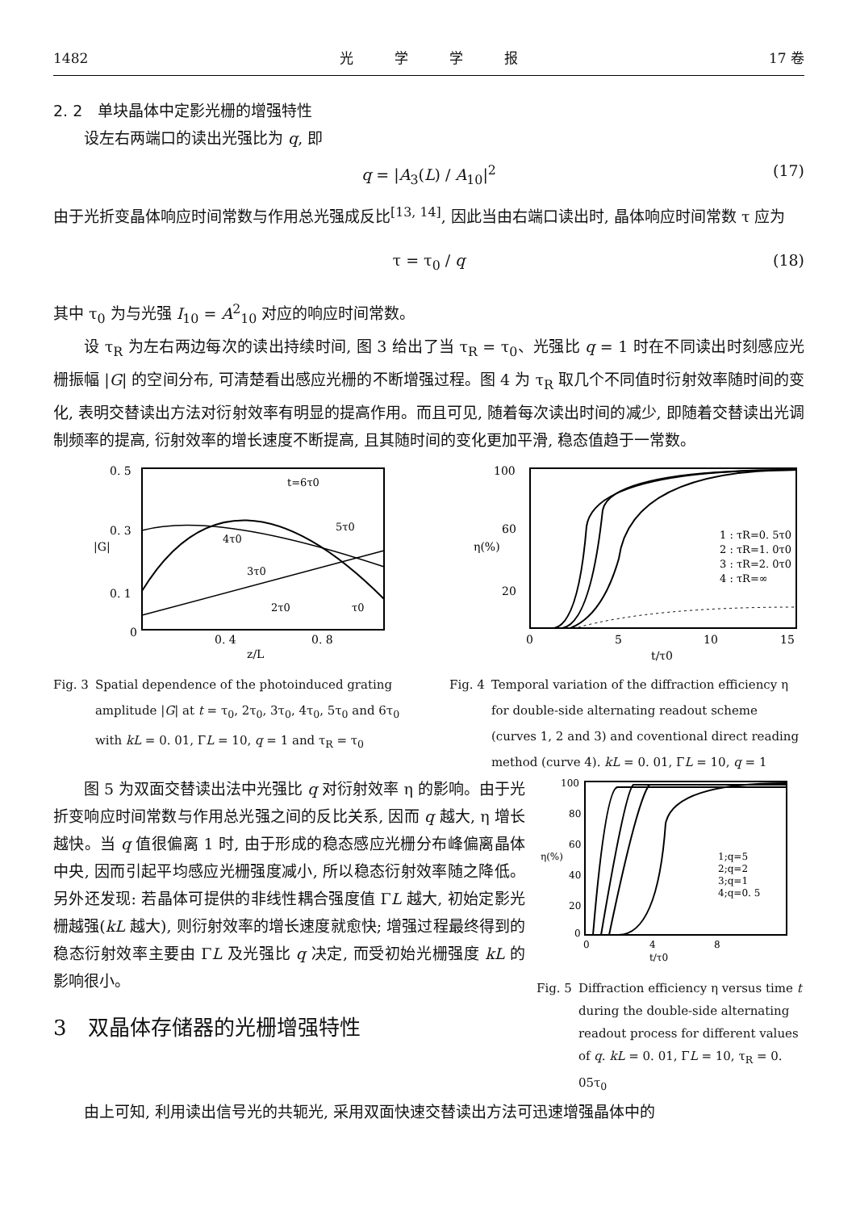1482 光　　　学　　　学　　　报 17 卷
2. 2　单块晶体中定影光栅的增强特性
设左右两端口的读出光强比为 q, 即
q = |A<sub>3</sub>(L) / A<sub>10</sub>|<sup>2</sup> (17)
由于光折变晶体响应时间常数与作用总光强成反比<sup>[13, 14]</sup>, 因此当由右端口读出时, 晶体响应时间常数 τ 应为
τ = τ<sub>0</sub> / q (18)
其中 τ<sub>0</sub> 为与光强 I<sub>10</sub> = A<sup>2</sup><sub>10</sub> 对应的响应时间常数。
设 τ<sub>R</sub> 为左右两边每次的读出持续时间, 图 3 给出了当 τ<sub>R</sub> = τ<sub>0</sub>、光强比 q = 1 时在不同读出时刻感应光栅振幅 |G| 的空间分布, 可清楚看出感应光栅的不断增强过程。图 4 为 τ<sub>R</sub> 取几个不同值时衍射效率随时间的变化, 表明交替读出方法对衍射效率有明显的提高作用。而且可见, 随着每次读出时间的减少, 即随着交替读出光调制频率的提高, 衍射效率的增长速度不断提高, 且其随时间的变化更加平滑, 稳态值趋于一常数。
0. 5
0. 3
0. 1
0
0. 4
0. 8
z/L
|G|
t=6τ0
5τ0
4τ0
3τ0
2τ0
τ0
Fig. 3 Spatial dependence of the photoinduced grating amplitude |G| at t = τ<sub>0</sub>, 2τ<sub>0</sub>, 3τ<sub>0</sub>, 4τ<sub>0</sub>, 5τ<sub>0</sub> and 6τ<sub>0</sub> with kL = 0. 01, ΓL = 10, q = 1 and τ<sub>R</sub> = τ<sub>0</sub>
100
60
20
0
5
10
15
t/τ0
η(%)
1 : τR=0. 5τ0
2 : τR=1. 0τ0
3 : τR=2. 0τ0
4 : τR=∞
Fig. 4 Temporal variation of the diffraction efficiency η for double-side alternating readout scheme (curves 1, 2 and 3) and coventional direct reading method (curve 4). kL = 0. 01, ΓL = 10, q = 1
图 5 为双面交替读出法中光强比 q 对衍射效率 η 的影响。由于光折变响应时间常数与作用总光强之间的反比关系, 因而 q 越大, η 增长越快。当 q 值很偏离 1 时, 由于形成的稳态感应光栅分布峰偏离晶体中央, 因而引起平均感应光栅强度减小, 所以稳态衍射效率随之降低。另外还发现: 若晶体可提供的非线性耦合强度值 ΓL 越大, 初始定影光栅越强(kL 越大), 则衍射效率的增长速度就愈快; 增强过程最终得到的稳态衍射效率主要由 ΓL 及光强比 q 决定, 而受初始光栅强度 kL 的影响很小。
3　双晶体存储器的光栅增强特性
100
80
60
40
20
0
0
4
8
t/τ0
η(%)
1;q=5
2;q=2
3;q=1
4;q=0. 5
Fig. 5 Diffraction efficiency η versus time t during the double-side alternating readout process for different values of q. kL = 0. 01, ΓL = 10, τ<sub>R</sub> = 0. 05τ<sub>0</sub>
由上可知, 利用读出信号光的共轭光, 采用双面快速交替读出方法可迅速增强晶体中的